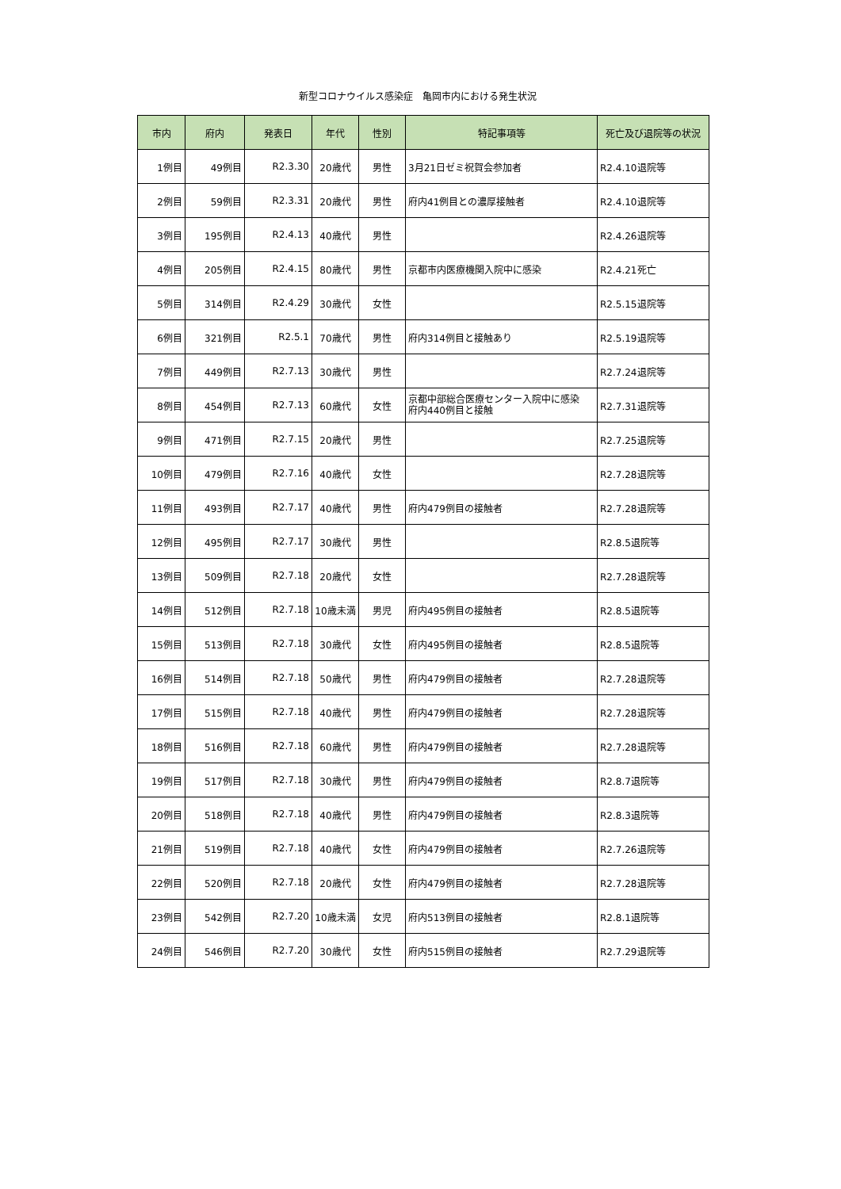新型コロナウイルス感染症　亀岡市内における発生状況
| 市内 | 府内 | 発表日 | 年代 | 性別 | 特記事項等 | 死亡及び退院等の状況 |
| --- | --- | --- | --- | --- | --- | --- |
| 1例目 | 49例目 | R2.3.30 | 20歳代 | 男性 | 3月21日ゼミ祝賀会参加者 | R2.4.10退院等 |
| 2例目 | 59例目 | R2.3.31 | 20歳代 | 男性 | 府内41例目との濃厚接触者 | R2.4.10退院等 |
| 3例目 | 195例目 | R2.4.13 | 40歳代 | 男性 | | R2.4.26退院等 |
| 4例目 | 205例目 | R2.4.15 | 80歳代 | 男性 | 京都市内医療機関入院中に感染 | R2.4.21死亡 |
| 5例目 | 314例目 | R2.4.29 | 30歳代 | 女性 | | R2.5.15退院等 |
| 6例目 | 321例目 | R2.5.1 | 70歳代 | 男性 | 府内314例目と接触あり | R2.5.19退院等 |
| 7例目 | 449例目 | R2.7.13 | 30歳代 | 男性 | | R2.7.24退院等 |
| 8例目 | 454例目 | R2.7.13 | 60歳代 | 女性 | 京都中部総合医療センター入院中に感染 府内440例目と接触 | R2.7.31退院等 |
| 9例目 | 471例目 | R2.7.15 | 20歳代 | 男性 | | R2.7.25退院等 |
| 10例目 | 479例目 | R2.7.16 | 40歳代 | 女性 | | R2.7.28退院等 |
| 11例目 | 493例目 | R2.7.17 | 40歳代 | 男性 | 府内479例目の接触者 | R2.7.28退院等 |
| 12例目 | 495例目 | R2.7.17 | 30歳代 | 男性 | | R2.8.5退院等 |
| 13例目 | 509例目 | R2.7.18 | 20歳代 | 女性 | | R2.7.28退院等 |
| 14例目 | 512例目 | R2.7.18 | 10歳未満 | 男児 | 府内495例目の接触者 | R2.8.5退院等 |
| 15例目 | 513例目 | R2.7.18 | 30歳代 | 女性 | 府内495例目の接触者 | R2.8.5退院等 |
| 16例目 | 514例目 | R2.7.18 | 50歳代 | 男性 | 府内479例目の接触者 | R2.7.28退院等 |
| 17例目 | 515例目 | R2.7.18 | 40歳代 | 男性 | 府内479例目の接触者 | R2.7.28退院等 |
| 18例目 | 516例目 | R2.7.18 | 60歳代 | 男性 | 府内479例目の接触者 | R2.7.28退院等 |
| 19例目 | 517例目 | R2.7.18 | 30歳代 | 男性 | 府内479例目の接触者 | R2.8.7退院等 |
| 20例目 | 518例目 | R2.7.18 | 40歳代 | 男性 | 府内479例目の接触者 | R2.8.3退院等 |
| 21例目 | 519例目 | R2.7.18 | 40歳代 | 女性 | 府内479例目の接触者 | R2.7.26退院等 |
| 22例目 | 520例目 | R2.7.18 | 20歳代 | 女性 | 府内479例目の接触者 | R2.7.28退院等 |
| 23例目 | 542例目 | R2.7.20 | 10歳未満 | 女児 | 府内513例目の接触者 | R2.8.1退院等 |
| 24例目 | 546例目 | R2.7.20 | 30歳代 | 女性 | 府内515例目の接触者 | R2.7.29退院等 |